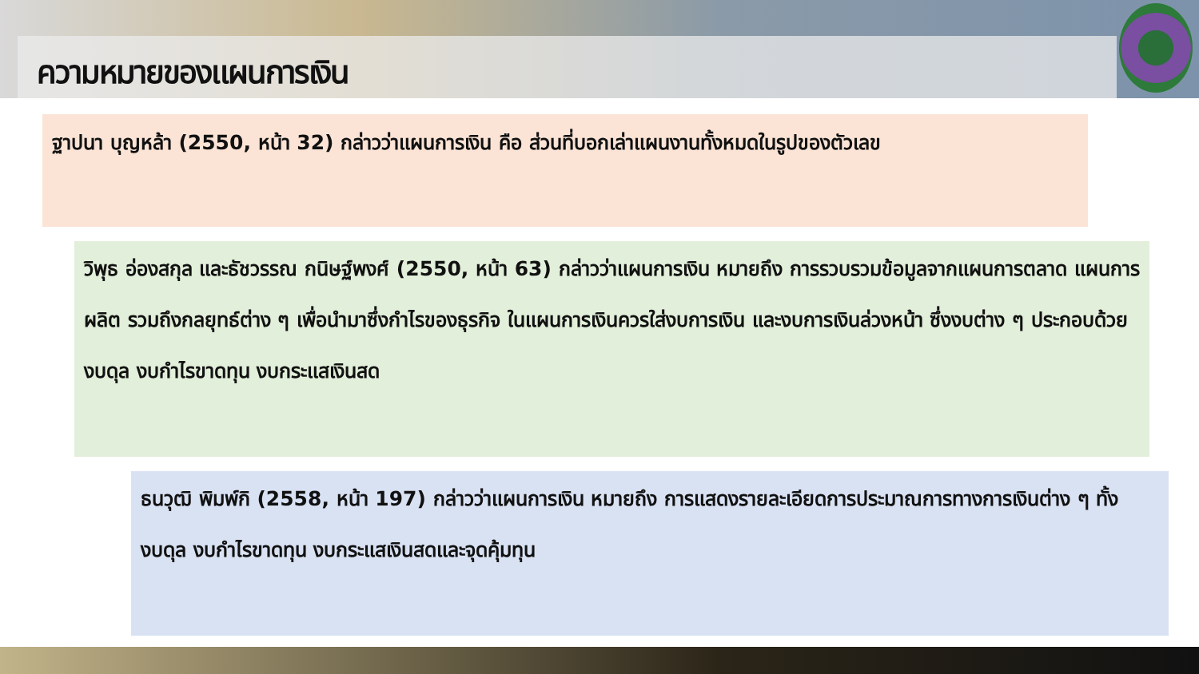ความหมายของแผนการเงิน
ฐาปนา บุญหล้า (2550, หน้า 32) กล่าวว่าแผนการเงิน คือ ส่วนที่บอกเล่าแผนงานทั้งหมดในรูปของตัวเลข
วิพุธ อ่องสกุล และธัชวรรณ กนิษฐ์พงศ์ (2550, หน้า 63) กล่าวว่าแผนการเงิน หมายถึง การรวบรวมข้อมูลจากแผนการตลาด แผนการผลิต รวมถึงกลยุทธ์ต่าง ๆ เพื่อนำมาซึ่งกำไรของธุรกิจ ในแผนการเงินควรใส่งบการเงิน และงบการเงินล่วงหน้า ซึ่งงบต่าง ๆ ประกอบด้วยงบดุล งบกำไรขาดทุน งบกระแสเงินสด
ธนวุฒิ พิมพ์กิ (2558, หน้า 197) กล่าวว่าแผนการเงิน หมายถึง การแสดงรายละเอียดการประมาณการทางการเงินต่าง ๆ ทั้งงบดุล งบกำไรขาดทุน งบกระแสเงินสดและจุดคุ้มทุน